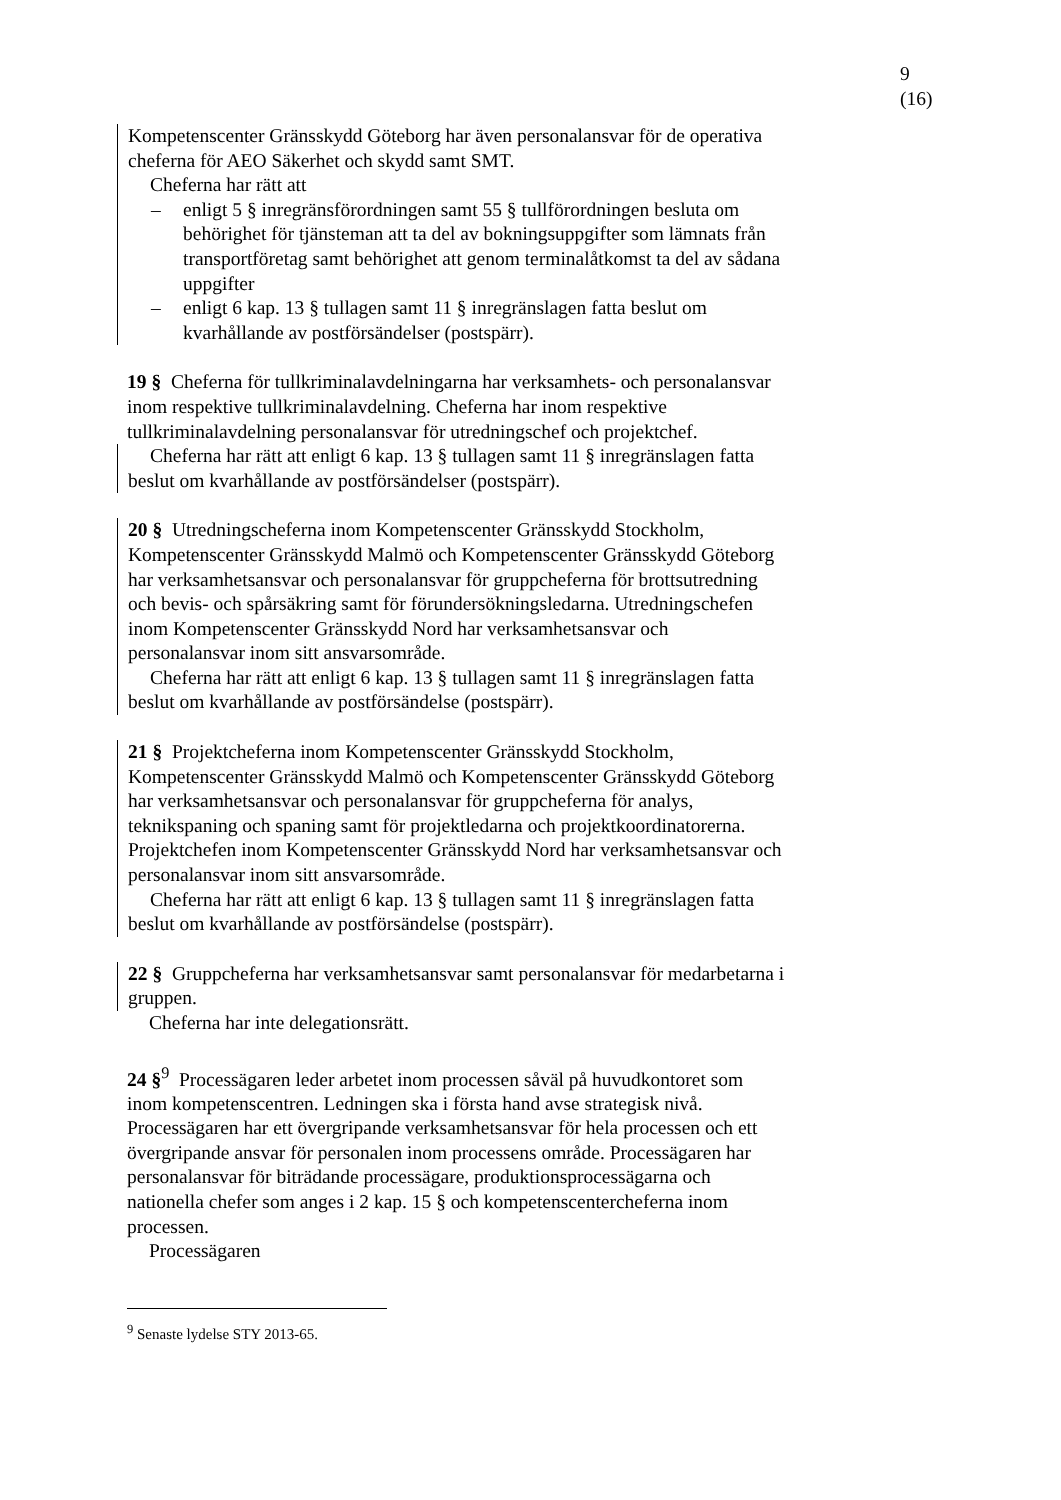9 (16)
Kompetenscenter Gränsskydd Göteborg har även personalansvar för de operativa cheferna för AEO Säkerhet och skydd samt SMT.
Cheferna har rätt att
– enligt 5 § inregränsförordningen samt 55 § tullförordningen besluta om behörighet för tjänsteman att ta del av bokningsuppgifter som lämnats från transportföretag samt behörighet att genom terminalåtkomst ta del av sådana uppgifter
– enligt 6 kap. 13 § tullagen samt 11 § inregränslagen fatta beslut om kvarhållande av postförsändelser (postspärr).
19 § Cheferna för tullkriminalavdelningarna har verksamhets- och personalansvar inom respektive tullkriminalavdelning. Cheferna har inom respektive tullkriminalavdelning personalansvar för utredningschef och projektchef.
Cheferna har rätt att enligt 6 kap. 13 § tullagen samt 11 § inregränslagen fatta beslut om kvarhållande av postförsändelser (postspärr).
20 § Utredningscheferna inom Kompetenscenter Gränsskydd Stockholm, Kompetenscenter Gränsskydd Malmö och Kompetenscenter Gränsskydd Göteborg har verksamhetsansvar och personalansvar för gruppcheferna för brottsutredning och bevis- och spårsäkring samt för förundersökningsledarna. Utredningschefen inom Kompetenscenter Gränsskydd Nord har verksamhetsansvar och personalansvar inom sitt ansvarsområde.
Cheferna har rätt att enligt 6 kap. 13 § tullagen samt 11 § inregränslagen fatta beslut om kvarhållande av postförsändelse (postspärr).
21 § Projektcheferna inom Kompetenscenter Gränsskydd Stockholm, Kompetenscenter Gränsskydd Malmö och Kompetenscenter Gränsskydd Göteborg har verksamhetsansvar och personalansvar för gruppcheferna för analys, teknikspaning och spaning samt för projektledarna och projektkoordinatorerna. Projektchefen inom Kompetenscenter Gränsskydd Nord har verksamhetsansvar och personalansvar inom sitt ansvarsområde.
Cheferna har rätt att enligt 6 kap. 13 § tullagen samt 11 § inregränslagen fatta beslut om kvarhållande av postförsändelse (postspärr).
22 § Gruppcheferna har verksamhetsansvar samt personalansvar för medarbetarna i gruppen.
Cheferna har inte delegationsrätt.
24 §<sup>9</sup> Processägaren leder arbetet inom processen såväl på huvudkontoret som inom kompetenscentren. Ledningen ska i första hand avse strategisk nivå. Processägaren har ett övergripande verksamhetsansvar för hela processen och ett övergripande ansvar för personalen inom processens område. Processägaren har personalansvar för biträdande processägare, produktionsprocessägarna och nationella chefer som anges i 2 kap. 15 § och kompetenscentercheferna inom processen.
Processägaren
<sup>9</sup> Senaste lydelse STY 2013-65.